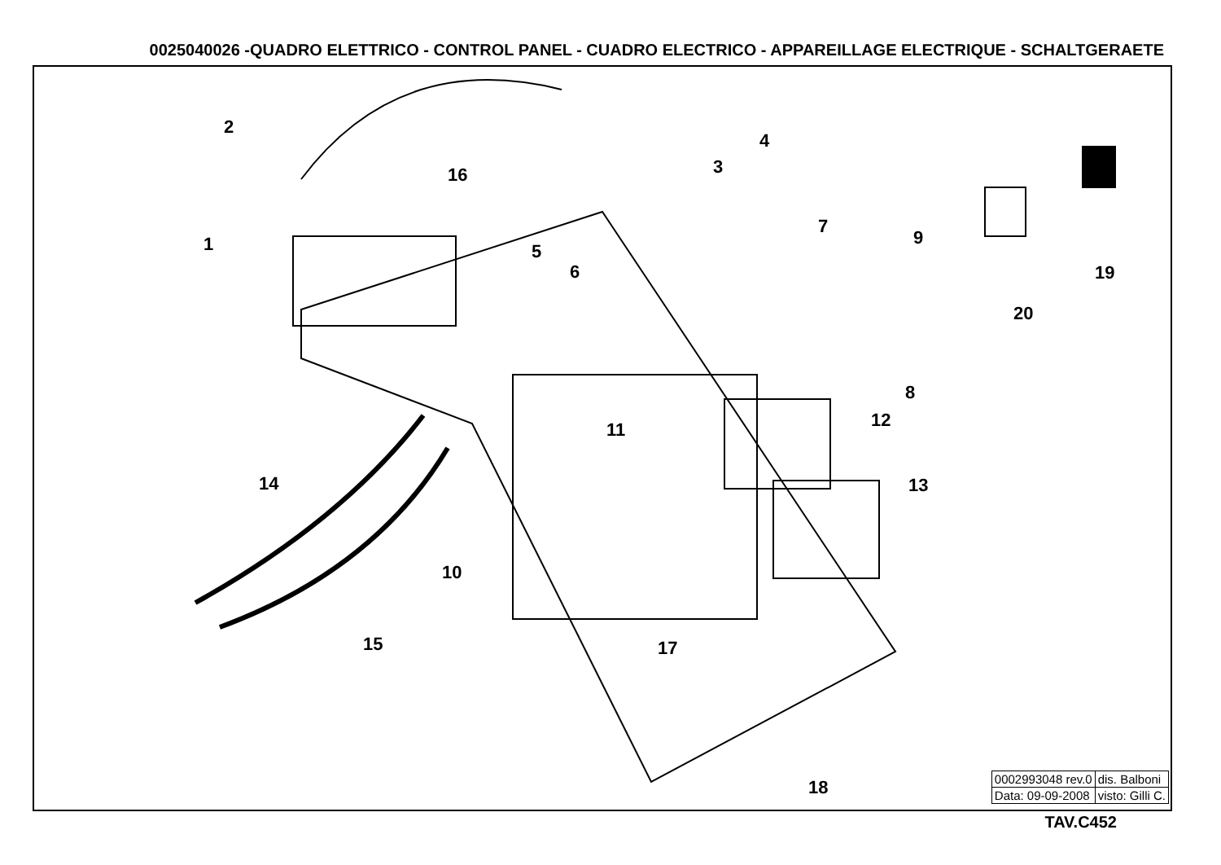0025040026 -QUADRO ELETTRICO - CONTROL PANEL - CUADRO ELECTRICO - APPAREILLAGE ELECTRIQUE - SCHALTGERAETE
1
2
3
4
5
6
7
8
9
10
11 12
13
14
15
16
17
18
19
20
| 0002993048 rev.0 | dis. Balboni |
| Data: 09-09-2008 | visto: Gilli C. |
TAV.C452